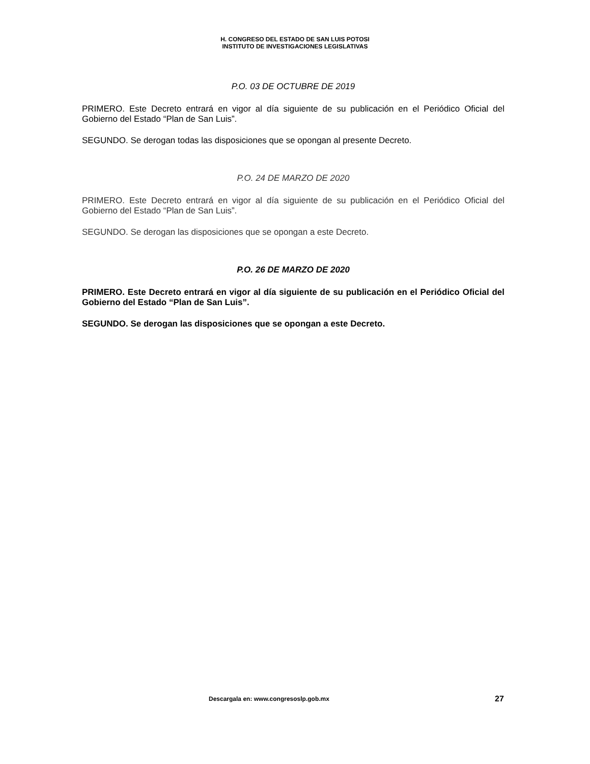H. CONGRESO DEL ESTADO DE SAN LUIS POTOSI
INSTITUTO DE INVESTIGACIONES LEGISLATIVAS
P.O. 03 DE OCTUBRE DE 2019
PRIMERO. Este Decreto entrará en vigor al día siguiente de su publicación en el Periódico Oficial del Gobierno del Estado “Plan de San Luis”.
SEGUNDO. Se derogan todas las disposiciones que se opongan al presente Decreto.
P.O. 24 DE MARZO DE 2020
PRIMERO. Este Decreto entrará en vigor al día siguiente de su publicación en el Periódico Oficial del Gobierno del Estado “Plan de San Luis”.
SEGUNDO. Se derogan las disposiciones que se opongan a este Decreto.
P.O. 26 DE MARZO DE 2020
PRIMERO. Este Decreto entrará en vigor al día siguiente de su publicación en el Periódico Oficial del Gobierno del Estado “Plan de San Luis”.
SEGUNDO. Se derogan las disposiciones que se opongan a este Decreto.
Descargala en: www.congresoslp.gob.mx 27